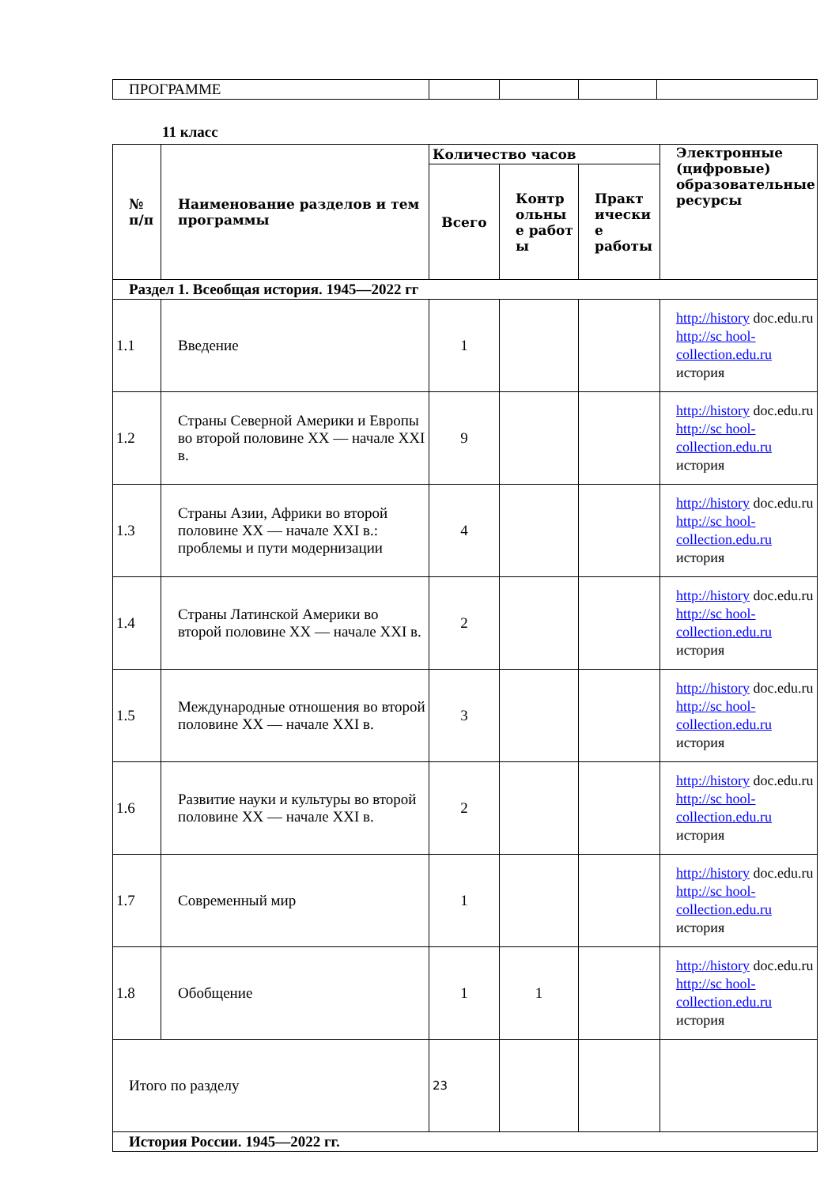| ПРОГРАММЕ | | | | |
11 класс
| № п/п | Наименование разделов и тем программы | Количество часов | | | Электронные (цифровые) образовательные ресурсы |
| --- | --- | --- | --- | --- | --- |
| | | Всего | Контр ольны е работ ы | Практ ически е работы | |
| Раздел 1. Всеобщая история. 1945—2022 гг | | | | | |
| 1.1 | Введение | 1 | | | http://history doc.edu.ru http://sc hool-collection.edu.ru история |
| 1.2 | Страны Северной Америки и Европы во второй половине XX — начале XXI в. | 9 | | | http://history doc.edu.ru http://sc hool-collection.edu.ru история |
| 1.3 | Страны Азии, Африки во второй половине XX — начале XXI в.: проблемы и пути модернизации | 4 | | | http://history doc.edu.ru http://sc hool-collection.edu.ru история |
| 1.4 | Страны Латинской Америки во второй половине XX — начале XXI в. | 2 | | | http://history doc.edu.ru http://sc hool-collection.edu.ru история |
| 1.5 | Международные отношения во второй половине XX — начале XXI в. | 3 | | | http://history doc.edu.ru http://sc hool-collection.edu.ru история |
| 1.6 | Развитие науки и культуры во второй половине XX — начале XXI в. | 2 | | | http://history doc.edu.ru http://sc hool-collection.edu.ru история |
| 1.7 | Современный мир | 1 | | | http://history doc.edu.ru http://sc hool-collection.edu.ru история |
| 1.8 | Обобщение | 1 | 1 | | http://history doc.edu.ru http://sc hool-collection.edu.ru история |
| Итого по разделу | | 23 | | | |
| История России. 1945—2022 гг. | | | | | |